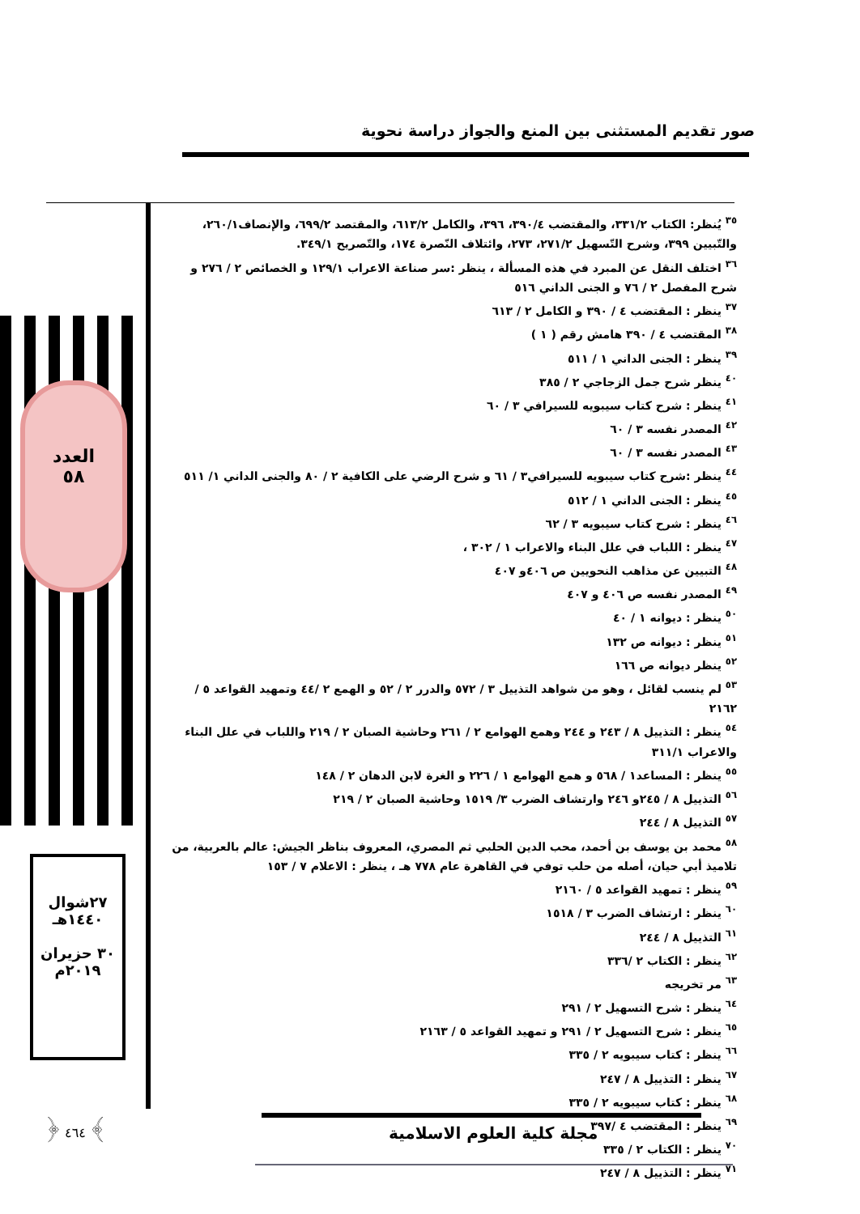صور تقديم المستثنى بين المنع والجواز دراسة نحوية
العدد
٥٨
٢٧شوال
١٤٤٠هـ
٣٠ حزيران
٢٠١٩م
﴿ ٤٦٤ ﴾
<sup>٣٥</sup> يُنظر: الكتاب ٣٣١/٢، والمقتضب ٣٩٠/٤، ٣٩٦، والكامل ٦١٣/٢، والمقتصد ٦٩٩/٢، والإنصاف٢٦٠/١، والتّبيين ٣٩٩، وشرح التّسهيل ٢٧١/٢، ٢٧٣، وائتلاف النّصرة ١٧٤، والتّصريح ٣٤٩/١.
<sup>٣٦</sup> اختلف النقل عن المبرد في هذه المسألة ، ينظر :سر صناعة الاعراب ١٢٩/١ و الخصائص ٢ / ٢٧٦ و شرح المفصل ٢ / ٧٦ و الجنى الداني ٥١٦
<sup>٣٧</sup> ينظر : المقتضب ٤ / ٣٩٠ و الكامل ٢ / ٦١٣
<sup>٣٨</sup> المقتضب ٤ / ٣٩٠ هامش رقم ( ١ )
<sup>٣٩</sup> ينظر : الجنى الداني ١ / ٥١١
<sup>٤٠</sup> ينظر شرح جمل الزجاجي ٢ / ٣٨٥
<sup>٤١</sup> ينظر : شرح كتاب سيبويه للسيرافي ٣ / ٦٠
<sup>٤٢</sup> المصدر نفسه ٣ / ٦٠
<sup>٤٣</sup> المصدر نفسه ٣ / ٦٠
<sup>٤٤</sup> ينظر :شرح كتاب سيبويه للسيرافي٣ / ٦١ و شرح الرضي على الكافية ٢ / ٨٠ والجنى الداني ١/ ٥١١
<sup>٤٥</sup> ينظر : الجنى الداني ١ / ٥١٢
<sup>٤٦</sup> ينظر : شرح كتاب سيبويه ٣ / ٦٢
<sup>٤٧</sup> ينظر : اللباب في علل البناء والاعراب ١ / ٣٠٢ ،
<sup>٤٨</sup> التبيين عن مذاهب النحويين ص ٤٠٦و ٤٠٧
<sup>٤٩</sup> المصدر نفسه ص ٤٠٦ و ٤٠٧
<sup>٥٠</sup> ينظر : ديوانه ١ / ٤٠
<sup>٥١</sup> ينظر : ديوانه ص ١٣٢
<sup>٥٢</sup> ينظر ديوانه ص ١٦٦
<sup>٥٣</sup> لم ينسب لقائل ، وهو من شواهد التذييل ٣ / ٥٧٢ والدرر ٢ / ٥٢ و الهمع ٢ /٤٤ وتمهيد القواعد ٥ / ٢١٦٢
<sup>٥٤</sup> ينظر : التذييل ٨ / ٢٤٣ و ٢٤٤ وهمع الهوامع ٢ / ٢٦١ وحاشية الصبان ٢ / ٢١٩ واللباب في علل البناء والاعراب ٣١١/١
<sup>٥٥</sup> ينظر : المساعد١ / ٥٦٨ و همع الهوامع ١ / ٢٢٦ و الغرة لابن الدهان ٢ / ١٤٨
<sup>٥٦</sup> التذييل ٨ / ٢٤٥و ٢٤٦ وارتشاف الضرب ٣/ ١٥١٩ وحاشية الصبان ٢ / ٢١٩
<sup>٥٧</sup> التذييل ٨ / ٢٤٤
<sup>٥٨</sup> محمد بن يوسف بن أحمد، محب الدين الحلبي ثم المصري، المعروف بناظر الجيش: عالم بالعربية، من تلاميذ أبي حيان، أصله من حلب توفي في القاهرة عام ٧٧٨ هـ ، ينظر : الاعلام ٧ / ١٥٣
<sup>٥٩</sup> ينظر : تمهيد القواعد ٥ / ٢١٦٠
<sup>٦٠</sup> ينظر : ارتشاف الضرب ٣ / ١٥١٨
<sup>٦١</sup> التذييل ٨ / ٢٤٤
<sup>٦٢</sup> ينظر : الكتاب ٢ /٣٣٦
<sup>٦٣</sup> مر تخريجه
<sup>٦٤</sup> ينظر : شرح التسهيل ٢ / ٢٩١
<sup>٦٥</sup> ينظر : شرح التسهيل ٢ / ٢٩١ و تمهيد القواعد ٥ / ٢١٦٣
<sup>٦٦</sup> ينظر : كتاب سيبويه ٢ / ٣٣٥
<sup>٦٧</sup> ينظر : التذييل ٨ / ٢٤٧
<sup>٦٨</sup> ينظر : كتاب سيبويه ٢ / ٣٣٥
<sup>٦٩</sup> ينظر : المقتضب ٤ /٣٩٧
<sup>٧٠</sup> ينظر : الكتاب ٢ / ٣٣٥
<sup>٧١</sup> ينظر : التذييل ٨ / ٢٤٧
مجلة كلية العلوم الاسلامية